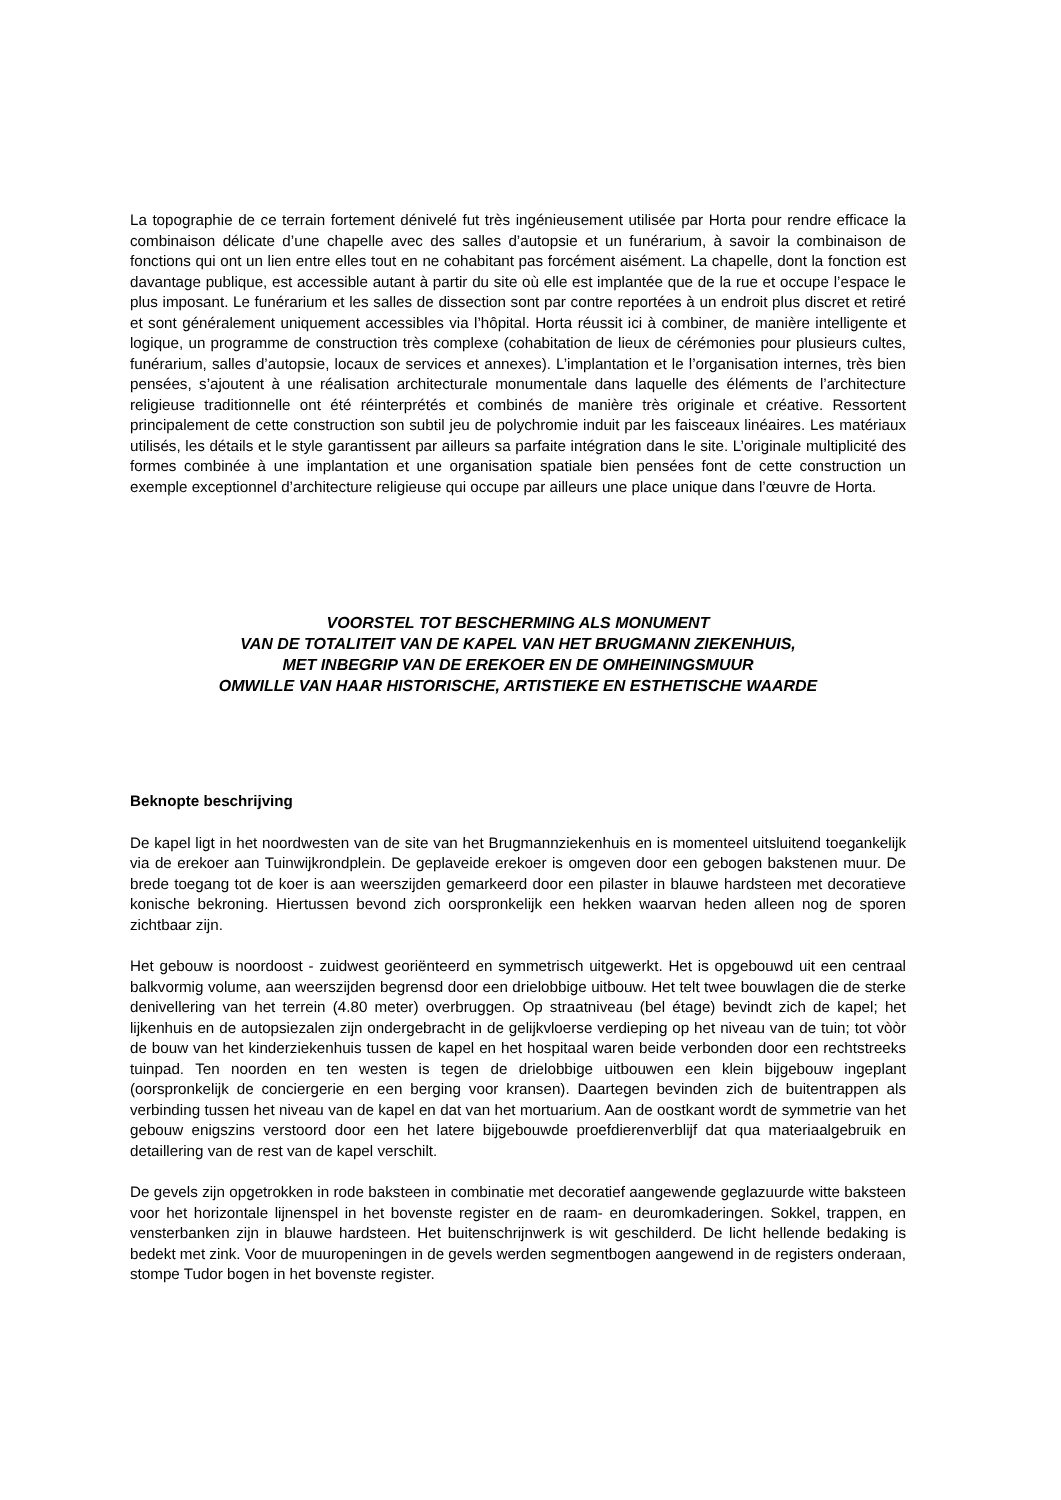La topographie de ce terrain fortement dénivelé fut très ingénieusement utilisée par Horta pour rendre efficace la combinaison délicate d’une chapelle avec des salles d’autopsie et un funérarium, à savoir la combinaison de fonctions qui ont un lien entre elles tout en ne cohabitant pas forcément aisément. La chapelle, dont la fonction est davantage publique, est accessible autant à partir du site où elle est implantée que de la rue et occupe l’espace le plus imposant. Le funérarium et les salles de dissection sont par contre reportées à un endroit plus discret et retiré et sont généralement uniquement accessibles via l’hôpital. Horta réussit ici à combiner, de manière intelligente et logique, un programme de construction très complexe (cohabitation de lieux de cérémonies pour plusieurs cultes, funérarium, salles d’autopsie, locaux de services et annexes). L’implantation et le l’organisation internes, très bien pensées, s’ajoutent à une réalisation architecturale monumentale dans laquelle des éléments de l’architecture religieuse traditionnelle ont été réinterprétés et combinés de manière très originale et créative. Ressortent principalement de cette construction son subtil jeu de polychromie induit par les faisceaux linéaires. Les matériaux utilisés, les détails et le style garantissent par ailleurs sa parfaite intégration dans le site. L’originale multiplicité des formes combinée à une implantation et une organisation spatiale bien pensées font de cette construction un exemple exceptionnel d’architecture religieuse qui occupe par ailleurs une place unique dans l’œuvre de Horta.
VOORSTEL TOT BESCHERMING ALS MONUMENT
VAN DE TOTALITEIT VAN DE KAPEL VAN HET BRUGMANN ZIEKENHUIS,
MET INBEGRIP VAN DE EREKOER EN DE OMHEININGSMUUR
OMWILLE VAN HAAR HISTORISCHE, ARTISTIEKE EN ESTHETISCHE WAARDE
Beknopte beschrijving
De kapel ligt in het noordwesten van de site van het Brugmannziekenhuis en is momenteel uitsluitend toegankelijk via de erekoer aan Tuinwijkrondplein. De geplaveide erekoer is omgeven door een gebogen bakstenen muur. De brede toegang tot de koer is aan weerszijden gemarkeerd door een pilaster in blauwe hardsteen met decoratieve konische bekroning. Hiertussen bevond zich oorspronkelijk een hekken waarvan heden alleen nog de sporen zichtbaar zijn.
Het gebouw is noordoost - zuidwest georiënteerd en symmetrisch uitgewerkt. Het is opgebouwd uit een centraal balkvormig volume, aan weerszijden begrensd door een drielobbige uitbouw. Het telt twee bouwlagen die de sterke denivellering van het terrein (4.80 meter) overbruggen. Op straatniveau (bel étage) bevindt zich de kapel; het lijkenhuis en de autopsiezalen zijn ondergebracht in de gelijkvloerse verdieping op het niveau van de tuin; tot vòòr de bouw van het kinderziekenhuis tussen de kapel en het hospitaal waren beide verbonden door een rechtstreeks tuinpad. Ten noorden en ten westen is tegen de drielobbige uitbouwen een klein bijgebouw ingeplant (oorspronkelijk de conciergerie en een berging voor kransen). Daartegen bevinden zich de buitentrappen als verbinding tussen het niveau van de kapel en dat van het mortuarium. Aan de oostkant wordt de symmetrie van het gebouw enigszins verstoord door een het latere bijgebouwde proefdierenverblijf dat qua materiaalgebruik en detaillering van de rest van de kapel verschilt.
De gevels zijn opgetrokken in rode baksteen in combinatie met decoratief aangewende geglazuurde witte baksteen voor het horizontale lijnenspel in het bovenste register en de raam- en deuromkaderingen. Sokkel, trappen, en vensterbanken zijn in blauwe hardsteen. Het buitenschrijnwerk is wit geschilderd. De licht hellende bedaking is bedekt met zink. Voor de muuropeningen in de gevels werden segmentbogen aangewend in de registers onderaan, stompe Tudor bogen in het bovenste register.